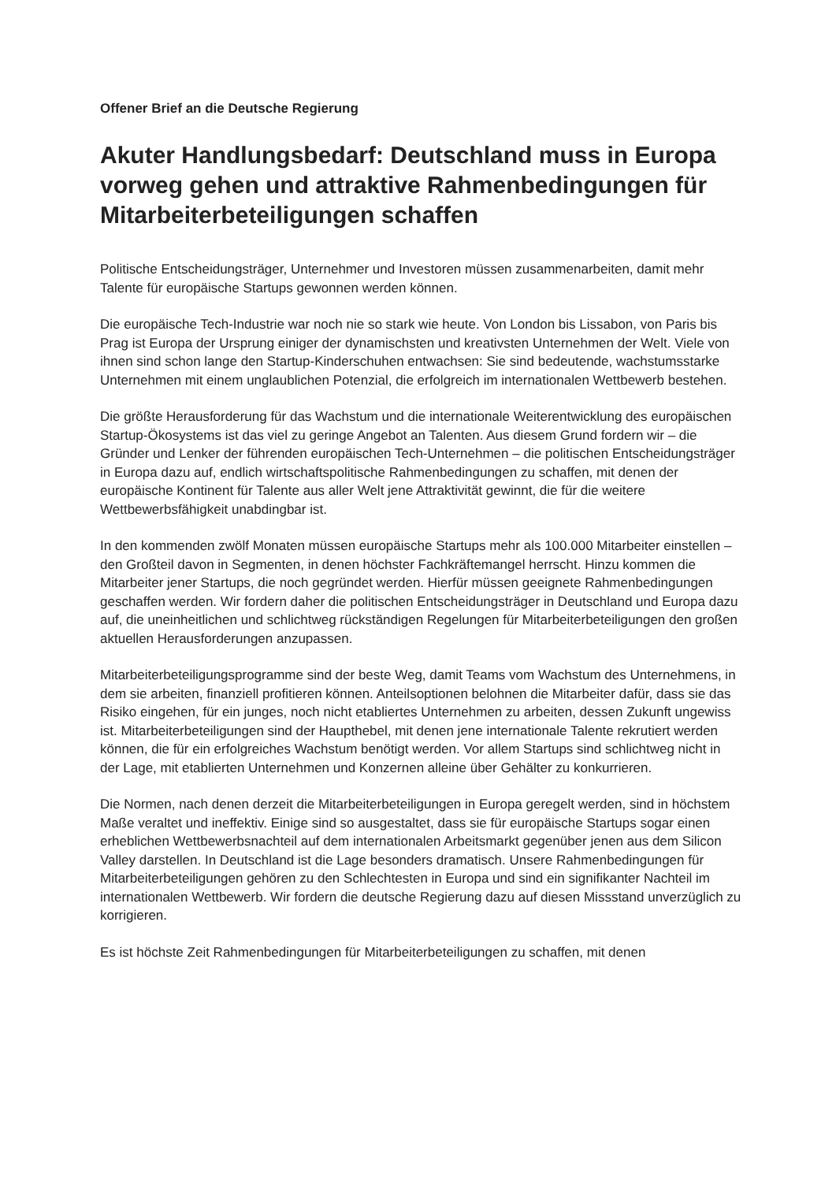Offener Brief an die Deutsche Regierung
Akuter Handlungsbedarf: Deutschland muss in Europa vorweg gehen und attraktive Rahmenbedingungen für Mitarbeiterbeteiligungen schaffen
Politische Entscheidungsträger, Unternehmer und Investoren müssen zusammenarbeiten, damit mehr Talente für europäische Startups gewonnen werden können.
Die europäische Tech-Industrie war noch nie so stark wie heute. Von London bis Lissabon, von Paris bis Prag ist Europa der Ursprung einiger der dynamischsten und kreativsten Unternehmen der Welt. Viele von ihnen sind schon lange den Startup-Kinderschuhen entwachsen: Sie sind bedeutende, wachstumsstarke Unternehmen mit einem unglaublichen Potenzial, die erfolgreich im internationalen Wettbewerb bestehen.
Die größte Herausforderung für das Wachstum und die internationale Weiterentwicklung des europäischen Startup-Ökosystems ist das viel zu geringe Angebot an Talenten. Aus diesem Grund fordern wir – die Gründer und Lenker der führenden europäischen Tech-Unternehmen – die politischen Entscheidungsträger in Europa dazu auf, endlich wirtschaftspolitische Rahmenbedingungen zu schaffen, mit denen der europäische Kontinent für Talente aus aller Welt jene Attraktivität gewinnt, die für die weitere Wettbewerbsfähigkeit unabdingbar ist.
In den kommenden zwölf Monaten müssen europäische Startups mehr als 100.000 Mitarbeiter einstellen – den Großteil davon in Segmenten, in denen höchster Fachkräftemangel herrscht. Hinzu kommen die Mitarbeiter jener Startups, die noch gegründet werden. Hierfür müssen geeignete Rahmenbedingungen geschaffen werden. Wir fordern daher die politischen Entscheidungsträger in Deutschland und Europa dazu auf, die uneinheitlichen und schlichtweg rückständigen Regelungen für Mitarbeiterbeteiligungen den großen aktuellen Herausforderungen anzupassen.
Mitarbeiterbeteiligungsprogramme sind der beste Weg, damit Teams vom Wachstum des Unternehmens, in dem sie arbeiten, finanziell profitieren können. Anteilsoptionen belohnen die Mitarbeiter dafür, dass sie das Risiko eingehen, für ein junges, noch nicht etabliertes Unternehmen zu arbeiten, dessen Zukunft ungewiss ist. Mitarbeiterbeteiligungen sind der Haupthebel, mit denen jene internationale Talente rekrutiert werden können, die für ein erfolgreiches Wachstum benötigt werden. Vor allem Startups sind schlichtweg nicht in der Lage, mit etablierten Unternehmen und Konzernen alleine über Gehälter zu konkurrieren.
Die Normen, nach denen derzeit die Mitarbeiterbeteiligungen in Europa geregelt werden, sind in höchstem Maße veraltet und ineffektiv. Einige sind so ausgestaltet, dass sie für europäische Startups sogar einen erheblichen Wettbewerbsnachteil auf dem internationalen Arbeitsmarkt gegenüber jenen aus dem Silicon Valley darstellen. In Deutschland ist die Lage besonders dramatisch. Unsere Rahmenbedingungen für Mitarbeiterbeteiligungen gehören zu den Schlechtesten in Europa und sind ein signifikanter Nachteil im internationalen Wettbewerb. Wir fordern die deutsche Regierung dazu auf diesen Missstand unverzüglich zu korrigieren.
Es ist höchste Zeit Rahmenbedingungen für Mitarbeiterbeteiligungen zu schaffen, mit denen